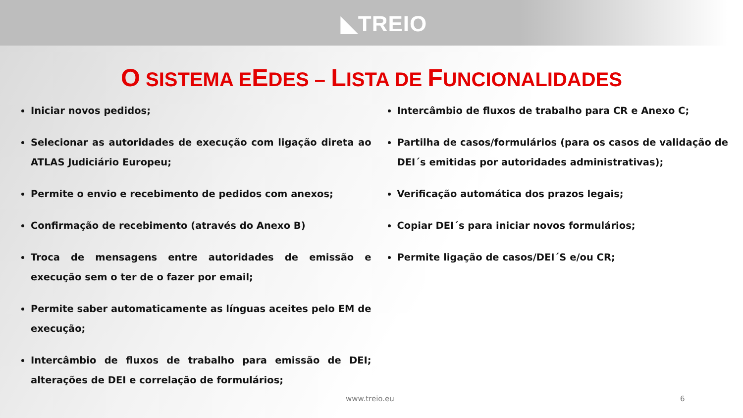◣TREIO
O SISTEMA EEDES – LISTA DE FUNCIONALIDADES
Iniciar novos pedidos;
Selecionar as autoridades de execução com ligação direta ao ATLAS Judiciário Europeu;
Permite o envio e recebimento de pedidos com anexos;
Confirmação de recebimento (através do Anexo B)
Troca de mensagens entre autoridades de emissão e execução sem o ter de o fazer por email;
Permite saber automaticamente as línguas aceites pelo EM de execução;
Intercâmbio de fluxos de trabalho para emissão de DEI; alterações de DEI e correlação de formulários;
Intercâmbio de fluxos de trabalho para CR e Anexo C;
Partilha de casos/formulários (para os casos de validação de DEI´s emitidas por autoridades administrativas);
Verificação automática dos prazos legais;
Copiar DEI´s para iniciar novos formulários;
Permite ligação de casos/DEI´S e/ou CR;
www.treio.eu 6